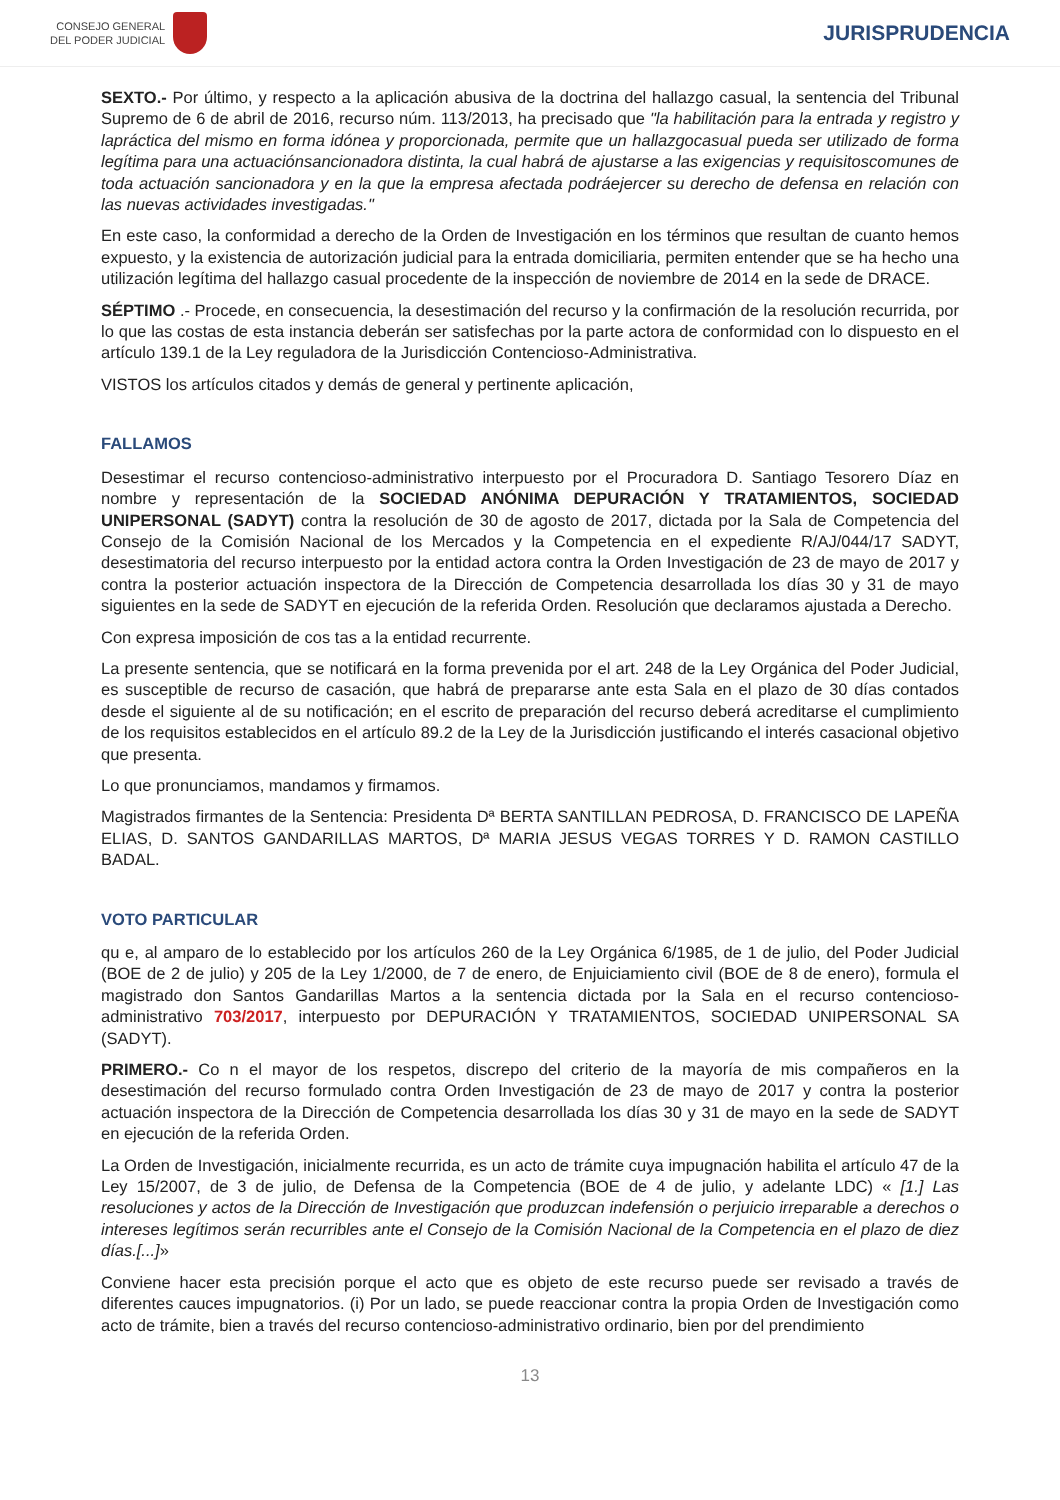CONSEJO GENERAL
DEL PODER JUDICIAL
JURISPRUDENCIA
SEXTO.- Por último, y respecto a la aplicación abusiva de la doctrina del hallazgo casual, la sentencia del Tribunal Supremo de 6 de abril de 2016, recurso núm. 113/2013, ha precisado que "la habilitación para la entrada y registro y lapráctica del mismo en forma idónea y proporcionada, permite que un hallazgocasual pueda ser utilizado de forma legítima para una actuaciónsancionadora distinta, la cual habrá de ajustarse a las exigencias y requisitoscomunes de toda actuación sancionadora y en la que la empresa afectada podráejercer su derecho de defensa en relación con las nuevas actividades investigadas."
En este caso, la conformidad a derecho de la Orden de Investigación en los términos que resultan de cuanto hemos expuesto, y la existencia de autorización judicial para la entrada domiciliaria, permiten entender que se ha hecho una utilización legítima del hallazgo casual procedente de la inspección de noviembre de 2014 en la sede de DRACE.
SÉPTIMO .- Procede, en consecuencia, la desestimación del recurso y la confirmación de la resolución recurrida, por lo que las costas de esta instancia deberán ser satisfechas por la parte actora de conformidad con lo dispuesto en el artículo 139.1 de la Ley reguladora de la Jurisdicción Contencioso-Administrativa.
VISTOS los artículos citados y demás de general y pertinente aplicación,
FALLAMOS
Desestimar el recurso contencioso-administrativo interpuesto por el Procuradora D. Santiago Tesorero Díaz en nombre y representación de la SOCIEDAD ANÓNIMA DEPURACIÓN Y TRATAMIENTOS, SOCIEDAD UNIPERSONAL (SADYT) contra la resolución de 30 de agosto de 2017, dictada por la Sala de Competencia del Consejo de la Comisión Nacional de los Mercados y la Competencia en el expediente R/AJ/044/17 SADYT, desestimatoria del recurso interpuesto por la entidad actora contra la Orden Investigación de 23 de mayo de 2017 y contra la posterior actuación inspectora de la Dirección de Competencia desarrollada los días 30 y 31 de mayo siguientes en la sede de SADYT en ejecución de la referida Orden. Resolución que declaramos ajustada a Derecho.
Con expresa imposición de cos tas a la entidad recurrente.
La presente sentencia, que se notificará en la forma prevenida por el art. 248 de la Ley Orgánica del Poder Judicial, es susceptible de recurso de casación, que habrá de prepararse ante esta Sala en el plazo de 30 días contados desde el siguiente al de su notificación; en el escrito de preparación del recurso deberá acreditarse el cumplimiento de los requisitos establecidos en el artículo 89.2 de la Ley de la Jurisdicción justificando el interés casacional objetivo que presenta.
Lo que pronunciamos, mandamos y firmamos.
Magistrados firmantes de la Sentencia: Presidenta Dª BERTA SANTILLAN PEDROSA, D. FRANCISCO DE LAPEÑA ELIAS, D. SANTOS GANDARILLAS MARTOS, Dª MARIA JESUS VEGAS TORRES Y D. RAMON CASTILLO BADAL.
VOTO PARTICULAR
qu e, al amparo de lo establecido por los artículos 260 de la Ley Orgánica 6/1985, de 1 de julio, del Poder Judicial (BOE de 2 de julio) y 205 de la Ley 1/2000, de 7 de enero, de Enjuiciamiento civil (BOE de 8 de enero), formula el magistrado don Santos Gandarillas Martos a la sentencia dictada por la Sala en el recurso contencioso-administrativo 703/2017, interpuesto por DEPURACIÓN Y TRATAMIENTOS, SOCIEDAD UNIPERSONAL SA (SADYT).
PRIMERO.- Co n el mayor de los respetos, discrepo del criterio de la mayoría de mis compañeros en la desestimación del recurso formulado contra Orden Investigación de 23 de mayo de 2017 y contra la posterior actuación inspectora de la Dirección de Competencia desarrollada los días 30 y 31 de mayo en la sede de SADYT en ejecución de la referida Orden.
La Orden de Investigación, inicialmente recurrida, es un acto de trámite cuya impugnación habilita el artículo 47 de la Ley 15/2007, de 3 de julio, de Defensa de la Competencia (BOE de 4 de julio, y adelante LDC) « [1.] Las resoluciones y actos de la Dirección de Investigación que produzcan indefensión o perjuicio irreparable a derechos o intereses legítimos serán recurribles ante el Consejo de la Comisión Nacional de la Competencia en el plazo de diez días.[...]»
Conviene hacer esta precisión porque el acto que es objeto de este recurso puede ser revisado a través de diferentes cauces impugnatorios. (i) Por un lado, se puede reaccionar contra la propia Orden de Investigación como acto de trámite, bien a través del recurso contencioso-administrativo ordinario, bien por del prendimiento
13